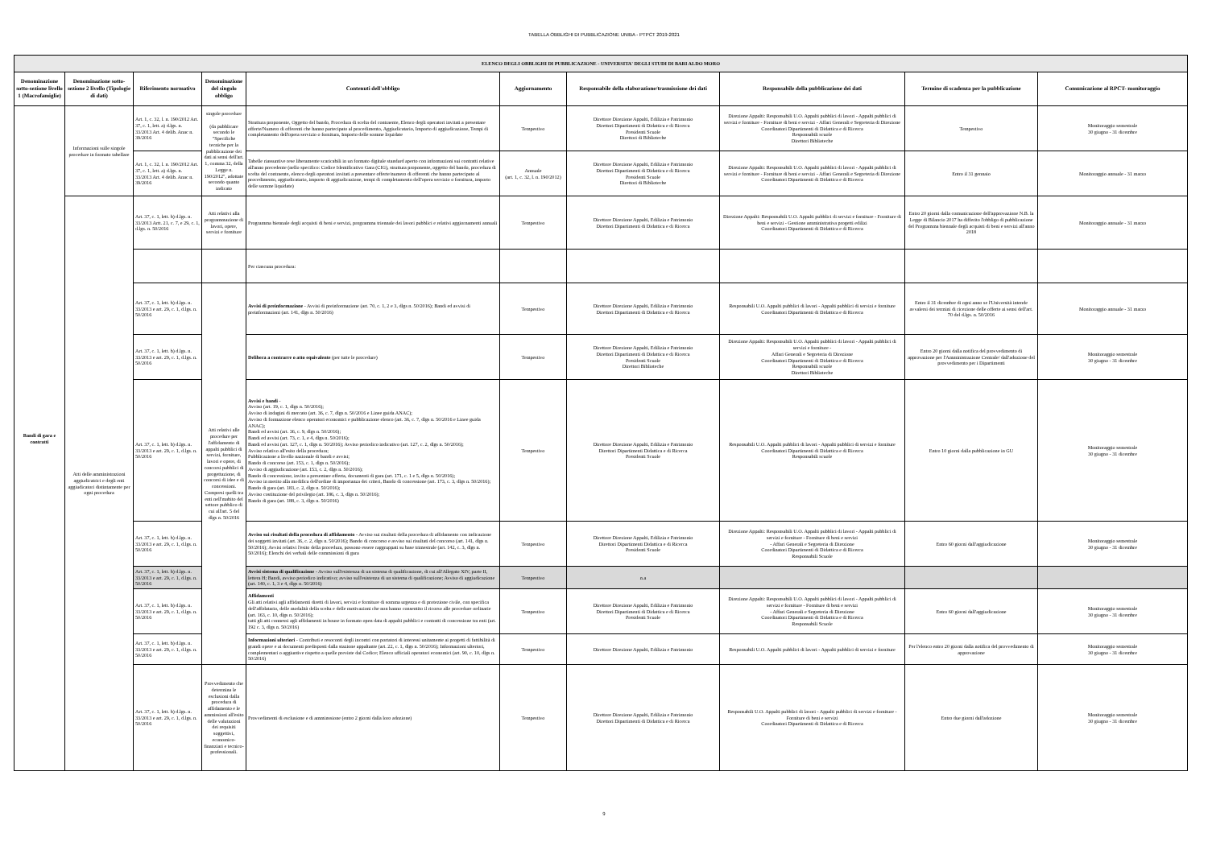TABELLA OBBLIGHI DI PUBBLICAZIONE UNIBA - PTPCT 2019-2021
| ELENCO DEGLI OBBLIGHI DI PUBBLICAZIONE - UNIVERSITA' DEGLI STUDI DI BARI ALDO MORO | | | | | | | | | |
| Denominazione sotto-sezione livello 1 (Macrofamiglie) | Denominazione sotto-sezione 2 livello (Tipologie di dati) | Riferimento normativo | Denominazione del singolo obbligo | Contenuti dell'obbligo | Aggiornamento | Responsabile della elaborazione/trasmissione dei dati | Responsabile della pubblicazione dei dati | Termine di scadenza per la pubblicazione | Comunicazione al RPCT- monitoraggio |
| Bandi di gara e contratti | Informazioni sulle singole procedure in formato tabellare | Art. 1, c. 32, l. n. 190/2012 Art. 37, c. 1, lett. a) d.lgs. n. 33/2013 Art. 4 delib. Anac n. 39/2016 | singole procedure (da pubblicare secondo le "Specifiche tecniche per la pubblicazione dei dati ai sensi dell'art. 1, comma 32, della Legge n. 190/2012", adottate secondo quanto indicato | Struttura proponente, Oggetto del bando, Procedura di scelta del contraente, Elenco degli operatori invitati a presentare offerte/Numero di offerenti che hanno partecipato al procedimento, Aggiudicatario, Importo di aggiudicazione, Tempi di completamento dell'opera servizio o fornitura, Importo delle somme liquidate | Tempestivo | Direttore Direzione Appalti, Edilizia e Patrimonio Direttori Dipartimenti di Didattica e di Ricerca Presidenti Scuole Direttori di Biblioteche | Direzione Appalti: Responsabili U.O. Appalti pubblici di lavori - Appalti pubblici di servizi e forniture - Forniture di beni e servizi - Affari Generali e Segreteria di Direzione Coordinatori Dipartimenti di Didattica e di Ricerca Responsabili scuole Direttori Biblioteche | Tempestivo | Monitoraggio semestrale 30 giugno - 31 dicembre |
| | | Art. 1, c. 32, l. n. 190/2012 Art. 37, c. 1, lett. a) d.lgs. n. 33/2013 Art. 4 delib. Anac n. 39/2016 | | Tabelle riassuntive rese liberamente scaricabili in un formato digitale standard aperto con informazioni sui contratti relative all'anno precedente (nello specifico: Codice Identificativo Gara (CIG), struttura proponente, oggetto del bando, procedura di scelta del contraente, elenco degli operatori invitati a presentare offerte/numero di offerenti che hanno partecipato al procedimento, aggiudicatario, importo di aggiudicazione, tempi di completamento dell'opera servizio o fornitura, importo delle somme liquidate) | Annuale (art. 1, c. 32, l. n. 190/2012) | Direttore Direzione Appalti, Edilizia e Patrimonio Direttori Dipartimenti di Didattica e di Ricerca Presidenti Scuole Direttori di Biblioteche | Direzione Appalti: Responsabili U.O. Appalti pubblici di lavori - Appalti pubblici di servizi e forniture - Forniture di beni e servizi - Affari Generali e Segreteria di Direzione Coordinatori Dipartimenti di Didattica e di Ricerca | Entro il 31 gennaio | Monitoraggio annuale - 31 marzo |
| | Atti delle amministrazioni aggiudicatrici e degli enti aggiudicatori distintamente per ogni procedura | Art. 37, c. 1, lett. b) d.lgs. n. 33/2013 Artt. 21, c. 7, e 29, c. 1, d.lgs. n. 50/2016 | Atti relativi alla programmazione di lavori, opere, servizi e forniture | Programma biennale degli acquisti di beni e servizi, programma triennale dei lavori pubblici e relativi aggiornamenti annuali | Tempestivo | Direttore Direzione Appalti, Edilizia e Patrimonio Direttori Dipartimenti di Didattica e di Ricerca | Direzione Appalti: Responsabili U.O. Appalti pubblici di servizi e forniture - Forniture di beni e servizi - Gestione amministrativa progetti edilizi Coordinatori Dipartimenti di Didattica e di Ricerca | Entro 20 giorni dalla comunicazione dell'approvazione N.B. la Legge di Bilancio 2017 ha differito l'obbligo di pubblicazione del Programma biennale degli acquisti di beni e servizi all'anno 2018 | Monitoraggio annuale - 31 marzo |
| | | | | Per ciascuna procedura: | | | | | |
| | | Art. 37, c. 1, lett. b) d.lgs. n. 33/2013 e art. 29, c. 1, d.lgs. n. 50/2016 | Atti relativi alle procedure per l'affidamento di appalti pubblici di servizi, forniture, lavori e opere, di concorsi pubblici di progettazione, di concorsi di idee e di concessioni. Compresi quelli tra enti nell'mabito del settore pubblico di cui all'art. 5 del dlgs n. 50/2016 | Avvisi di preinformazione - Avvisi di preinformazione (art. 70, c. 1, 2 e 3, dlgs n. 50/2016); Bandi ed avvisi di preinformazioni (art. 141, dlgs n. 50/2016) | Tempestivo | Direttore Direzione Appalti, Edilizia e Patrimonio Direttori Dipartimenti di Didattica e di Ricerca | Responsabili U.O. Appalti pubblici di lavori - Appalti pubblici di servizi e forniture Coordinatori Dipartimenti di Didattica e di Ricerca | Entro il 31 dicembre di ogni anno se l'Università intende avvalersi dei termini di ricezione delle offerte ai sensi dell'art. 70 del d.lgs. n. 50/2016 | Monitoraggio annuale - 31 marzo |
| | | Art. 37, c. 1, lett. b) d.lgs. n. 33/2013 e art. 29, c. 1, d.lgs. n. 50/2016 | | Delibera a contrarre o atto equivalente (per tutte le procedure) | Tempestivo | Direttore Direzione Appalti, Edilizia e Patrimonio Direttori Dipartimenti di Didattica e di Ricerca Presidenti Scuole Direttori Biblioteche | Direzione Appalti: Responsabili U.O. Appalti pubblici di lavori - Appalti pubblici di servizi e forniture - Affari Generali e Segreteria di Direzione Coordinatori Dipartimenti di Didattica e di Ricerca Responsabili scuole Direttori Biblioteche | Entro 20 giorni dalla notifica del provvedimento di approvazione per l'Amministrazione Centrale/ dall'adozione del provvedimento per i Dipartimenti | Monitoraggio semestrale 30 giugno - 31 dicembre |
| | | Art. 37, c. 1, lett. b) d.lgs. n. 33/2013 e art. 29, c. 1, d.lgs. n. 50/2016 | | Avvisi e bandi - Avviso (art. 19, c. 1, dlgs n. 50/2016); Avviso di indagini di mercato (art. 36, c. 7, dlgs n. 50/2016 e Linee guida ANAC); Avviso di formazione elenco operatori economici e pubblicazione elenco (art. 36, c. 7, dlgs n. 50/2016 e Linee guida ANAC); Bandi ed avvisi (art. 36, c. 9, dlgs n. 50/2016); Bandi ed avvisi (art. 73, c. 1, e 4, dlgs n. 50/2016); Bandi ed avvisi (art. 127, c. 1, dlgs n. 50/2016); Avviso periodico indicativo (art. 127, c. 2, dlgs n. 50/2016); Avviso relativo all'esito della procedura; Pubblicazione a livello nazionale di bandi e avvisi; Bando di concorso (art. 153, c. 1, dlgs n. 50/2016); Avviso di aggiudicazione (art. 153, c. 2, dlgs n. 50/2016); Bando di concessione, invito a presentare offerta, documenti di gara (art. 171, c. 1 e 5, dlgs n. 50/2016); Avviso in merito alla modifica dell'ordine di importanza dei criteri, Bando di concessione (art. 173, c. 3, dlgs n. 50/2016); Bando di gara (art. 183, c. 2, dlgs n. 50/2016); Avviso costituzione del privilegio (art. 186, c. 3, dlgs n. 50/2016); Bando di gara (art. 188, c. 3, dlgs n. 50/2016) | Tempestivo | Direttore Direzione Appalti, Edilizia e Patrimonio Direttori Dipartimenti Didattica e di Ricerca Presidenti Scuole | Responsabili U.O. Appalti pubblici di lavori - Appalti pubblici di servizi e forniture Coordinatori Dipartimenti di Didattica e di Ricerca Responsabili scuole | Entro 10 giorni dalla pubblicazione in GU | Monitoraggio semestrale 30 giugno - 31 dicembre |
| | | Art. 37, c. 1, lett. b) d.lgs. n. 33/2013 e art. 29, c. 1, d.lgs. n. 50/2016 | | Avviso sui risultati della procedura di affidamento - Avviso sui risultati della procedura di affidamento con indicazione dei soggetti invitati (art. 36, c. 2, dlgs n. 50/2016); Bando di concorso e avviso sui risultati del concorso (art. 141, dlgs n. 50/2016); Avvisi relativi l'esito della procedura, possono essere raggruppati su base trimestrale (art. 142, c. 3, dlgs n. 50/2016); Elenchi dei verbali delle commissioni di gara | Tempestivo | Direttore Direzione Appalti, Edilizia e Patrimonio Direttori Dipartimenti Didattica e di Ricerca Presidenti Scuole | Direzione Appalti: Responsabili U.O. Appalti pubblici di lavori - Appalti pubblici di servizi e forniture - Forniture di beni e servizi - Affari Generali e Segreteria di Direzione Coordinatori Dipartimenti di Didattica e di Ricerca Responsabili Scuole | Entro 60 giorni dall'aggiudicazione | Monitoraggio semestrale 30 giugno - 31 dicembre |
| | | Art. 37, c. 1, lett. b) d.lgs. n. 33/2013 e art. 29, c. 1, d.lgs. n. 50/2016 | | Avvisi sistema di qualificazione - Avviso sull'esistenza di un sistema di qualificazione, di cui all'Allegato XIV, parte II, lettera H; Bandi, avviso periodico indicativo; avviso sull'esistenza di un sistema di qualificazione; Avviso di aggiudicazione (art. 140, c. 1, 3 e 4, dlgs n. 50/2016) | Tempestivo | n.a | | | |
| | | Art. 37, c. 1, lett. b) d.lgs. n. 33/2013 e art. 29, c. 1, d.lgs. n. 50/2016 | | Affidamenti Gli atti relativi agli affidamenti diretti di lavori, servizi e forniture di somma urgenza e di protezione civile, con specifica dell'affidatario, delle modalità della scelta e delle motivazioni che non hanno consentito il ricorso alle procedure ordinarie (art. 163, c. 10, dlgs n. 50/2016); tutti gli atti connessi agli affidamenti in house in formato open data di appalti pubblici e contratti di concessione tra enti (art. 192 c. 3, dlgs n. 50/2016) | Tempestivo | Direttore Direzione Appalti, Edilizia e Patrimonio Direttori Dipartimenti di Didattica e di Ricerca Presidenti Scuole | Direzione Appalti: Responsabili U.O. Appalti pubblici di lavori - Appalti pubblici di servizi e forniture - Forniture di beni e servizi - Affari Generali e Segreteria di Direzione Coordinatori Dipartimenti di Didattica e di Ricerca Responsabili Scuole | Entro 60 giorni dall'aggiudicazione | Monitoraggio semestrale 30 giugno - 31 dicembre |
| | | Art. 37, c. 1, lett. b) d.lgs. n. 33/2013 e art. 29, c. 1, d.lgs. n. 50/2016 | | Informazioni ulteriori - Contributi e resoconti degli incontri con portatori di interessi unitamente ai progetti di fattibilità di grandi opere e ai documenti predisposti dalla stazione appaltante (art. 22, c. 1, dlgs n. 50/2016); Informazioni ulteriori, complementari o aggiuntive rispetto a quelle previste dal Codice; Elenco ufficiali operatori economici (art. 90, c. 10, dlgs n. 50/2016) | Tempestivo | Direttore Direzione Appalti, Edilizia e Patrimonio | Responsabili U.O. Appalti pubblici di lavori - Appalti pubblici di servizi e forniture | Per l'elenco entro 20 giorni dalla notifica del provvedimento di approvazione | Monitoraggio semestrale 30 giugno - 31 dicembre |
| | | Art. 37, c. 1, lett. b) d.lgs. n. 33/2013 e art. 29, c. 1, d.lgs. n. 50/2016 | Provvedimento che determina le esclusioni dalla procedura di affidamento e le ammissioni all'esito delle valutazioni dei requisiti soggettivi, economico-finanziari e tecnico-professionali. | Provvedimenti di esclusione e di amminssione (entro 2 giorni dalla loro adozione) | Tempestivo | Direttore Direzione Appalti, Edilizia e Patrimonio Direttori Dipartimenti di Didattica e di Ricerca | Responsabili U.O. Appalti pubblici di lavori - Appalti pubblici di servizi e forniture - Forniture di beni e servizi Coordinatori Dipartimenti di Didattica e di Ricerca | Entro due giorni dall'adozione | Monitoraggio semestrale 30 giugno - 31 dicembre |
9